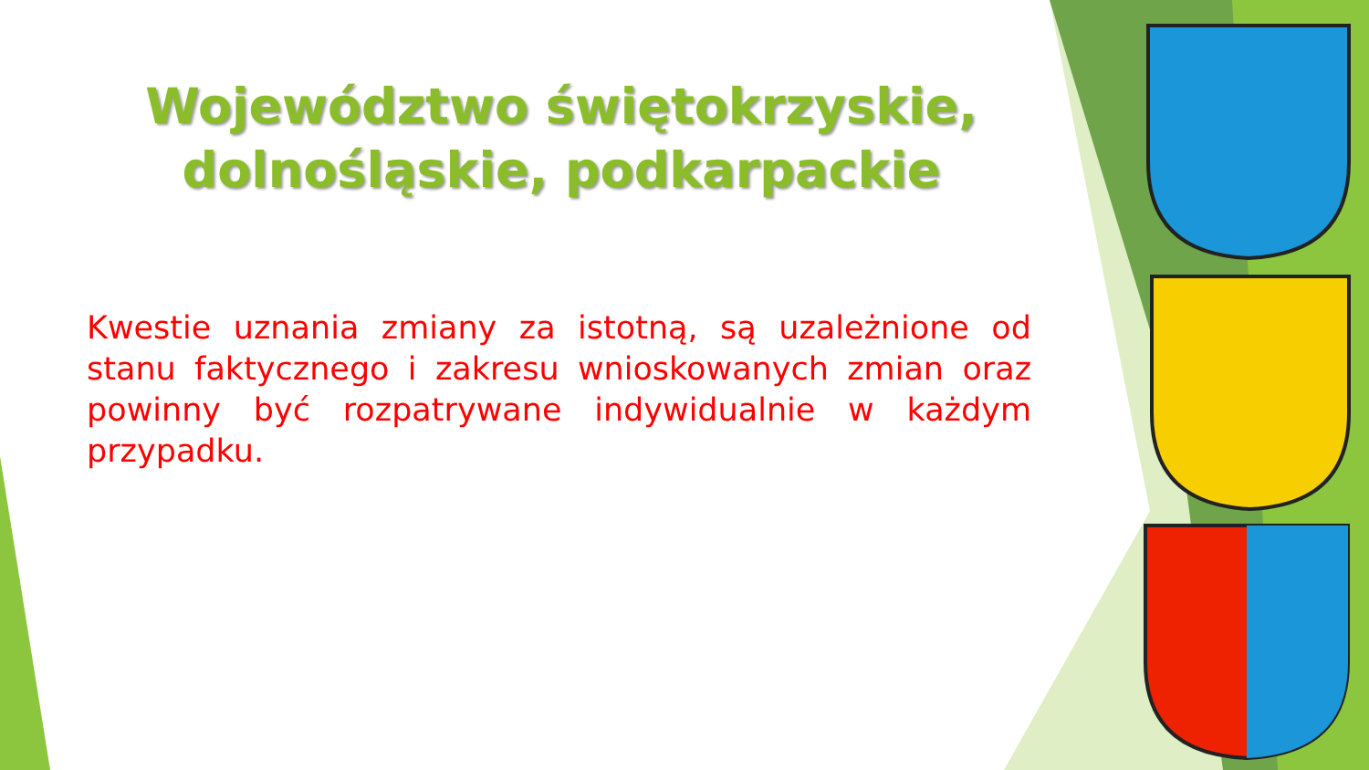Województwo świętokrzyskie,
dolnośląskie, podkarpackie
Kwestie uznania zmiany za istotną, są uzależnione od stanu faktycznego i zakresu wnioskowanych zmian oraz powinny być rozpatrywane indywidualnie w każdym przypadku.